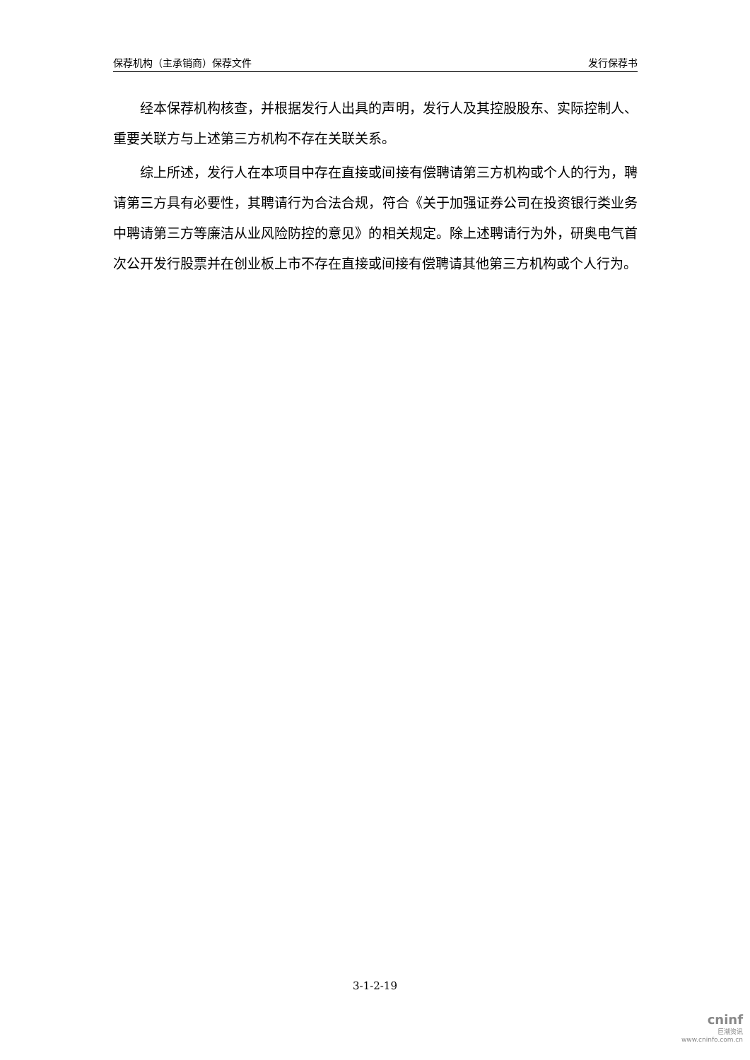保荐机构（主承销商）保荐文件 发行保荐书
经本保荐机构核查，并根据发行人出具的声明，发行人及其控股股东、实际控制人、重要关联方与上述第三方机构不存在关联关系。
综上所述，发行人在本项目中存在直接或间接有偿聘请第三方机构或个人的行为，聘请第三方具有必要性，其聘请行为合法合规，符合《关于加强证券公司在投资银行类业务中聘请第三方等廉洁从业风险防控的意见》的相关规定。除上述聘请行为外，研奥电气首次公开发行股票并在创业板上市不存在直接或间接有偿聘请其他第三方机构或个人行为。
3-1-2-19
cninf
巨潮资讯
www.cninfo.com.cn